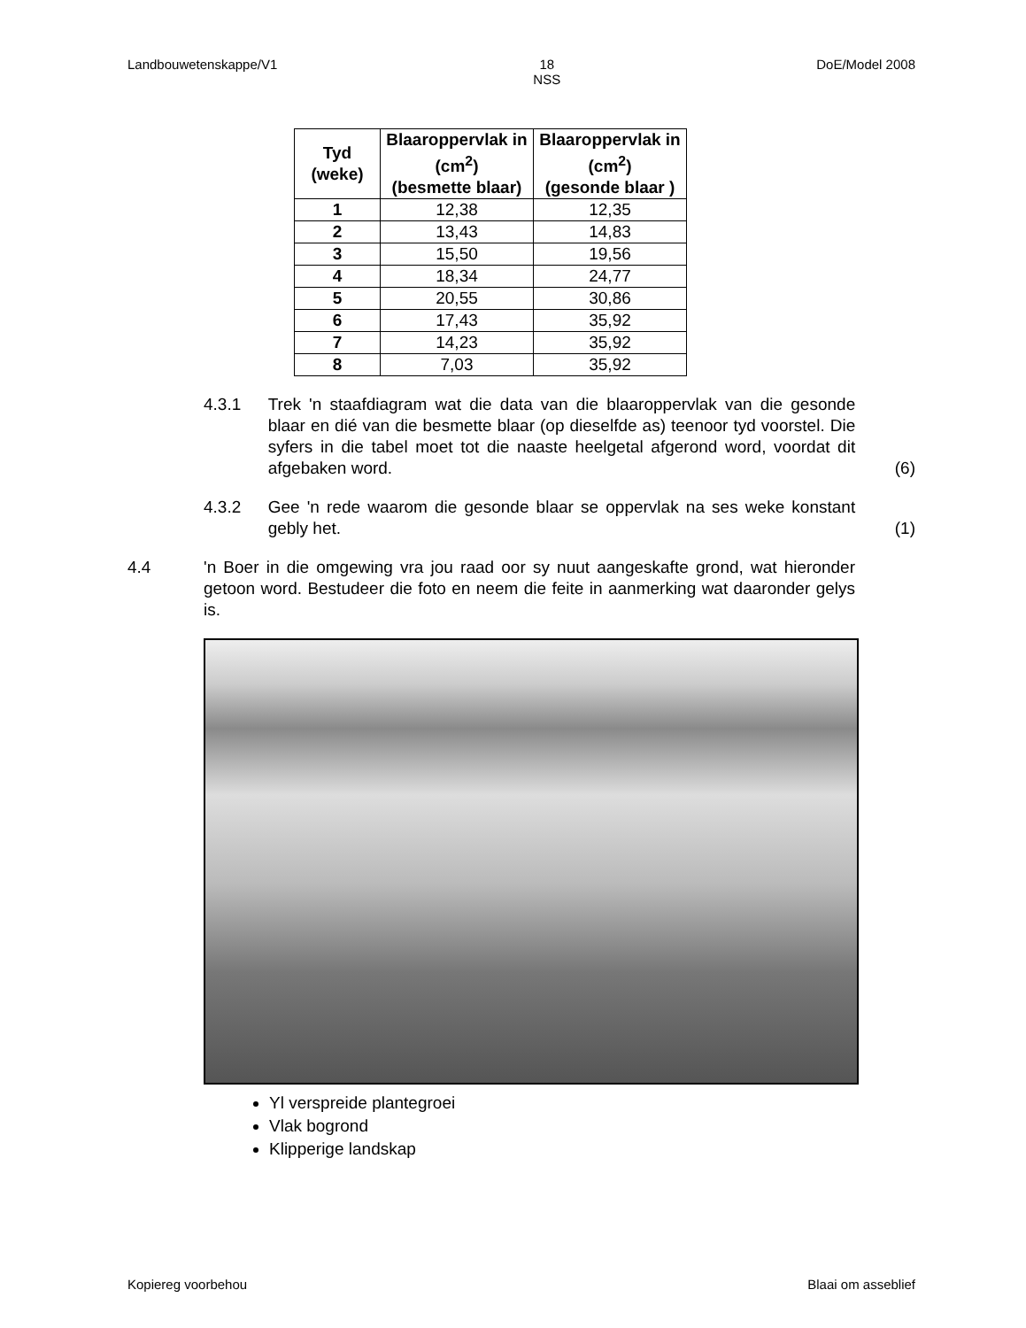Landbouwetenskappe/V1 18
NSS DoE/Model 2008
| Tyd (weke) | Blaaroppervlak in (cm<sup>2</sup>) (besmette blaar) | Blaaroppervlak in (cm<sup>2</sup>) (gesonde blaar ) |
| --- | --- | --- |
| 1 | 12,38 | 12,35 |
| 2 | 13,43 | 14,83 |
| 3 | 15,50 | 19,56 |
| 4 | 18,34 | 24,77 |
| 5 | 20,55 | 30,86 |
| 6 | 17,43 | 35,92 |
| 7 | 14,23 | 35,92 |
| 8 | 7,03 | 35,92 |
4.3.1 Trek 'n staafdiagram wat die data van die blaaroppervlak van die gesonde blaar en dié van die besmette blaar (op dieselfde as) teenoor tyd voorstel. Die syfers in die tabel moet tot die naaste heelgetal afgerond word, voordat dit afgebaken word.
(6)
4.3.2 Gee 'n rede waarom die gesonde blaar se oppervlak na ses weke konstant gebly het.
(1)
4.4 'n Boer in die omgewing vra jou raad oor sy nuut aangeskafte grond, wat hieronder getoon word. Bestudeer die foto en neem die feite in aanmerking wat daaronder gelys is.
Yl verspreide plantegroei
Vlak bogrond
Klipperige landskap
Kopiereg voorbehou Blaai om asseblief